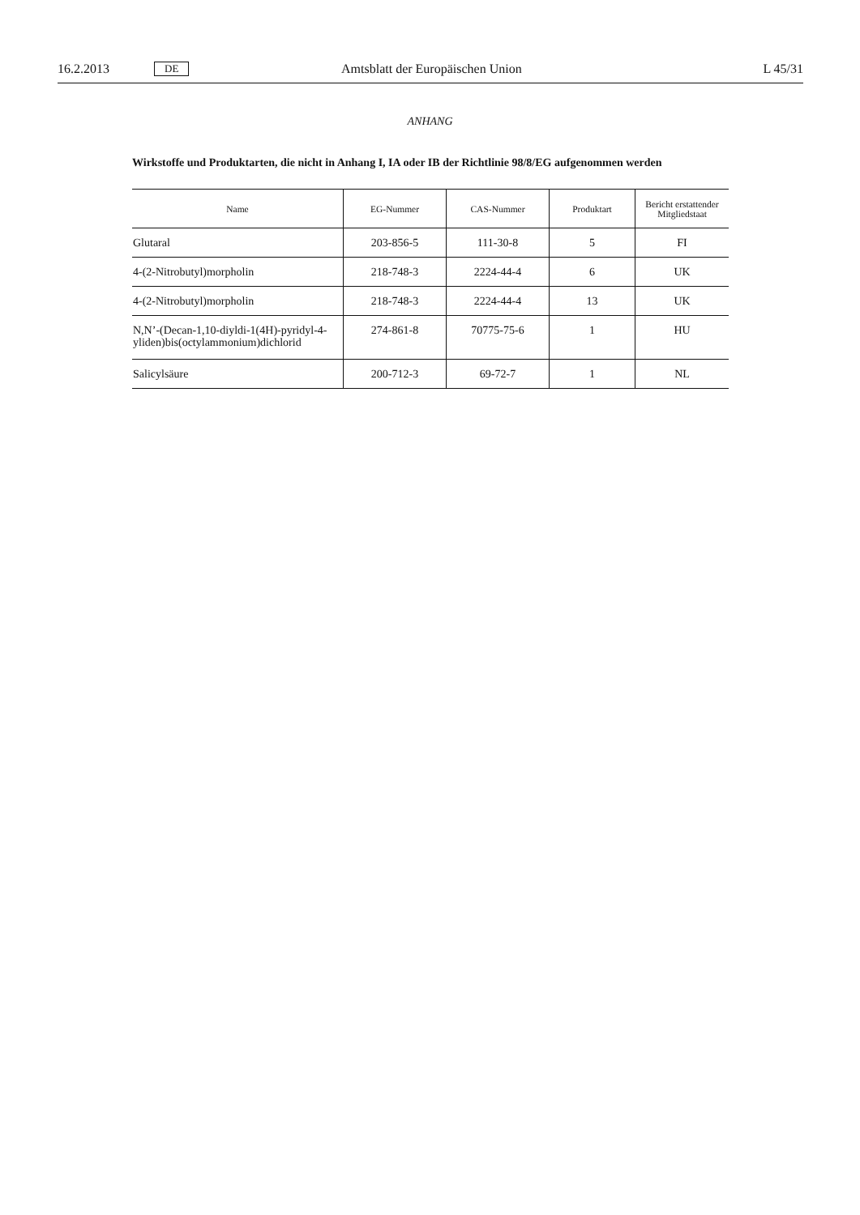16.2.2013 DE Amtsblatt der Europäischen Union L 45/31
ANHANG
Wirkstoffe und Produktarten, die nicht in Anhang I, IA oder IB der Richtlinie 98/8/EG aufgenommen werden
| Name | EG-Nummer | CAS-Nummer | Produktart | Bericht erstattender Mitgliedstaat |
| --- | --- | --- | --- | --- |
| Glutaral | 203-856-5 | 111-30-8 | 5 | FI |
| 4-(2-Nitrobutyl)morpholin | 218-748-3 | 2224-44-4 | 6 | UK |
| 4-(2-Nitrobutyl)morpholin | 218-748-3 | 2224-44-4 | 13 | UK |
| N,N’-(Decan-1,10-diyldi-1(4H)-pyridyl-4-yliden)bis(octylammonium)dichlorid | 274-861-8 | 70775-75-6 | 1 | HU |
| Salicylsäure | 200-712-3 | 69-72-7 | 1 | NL |